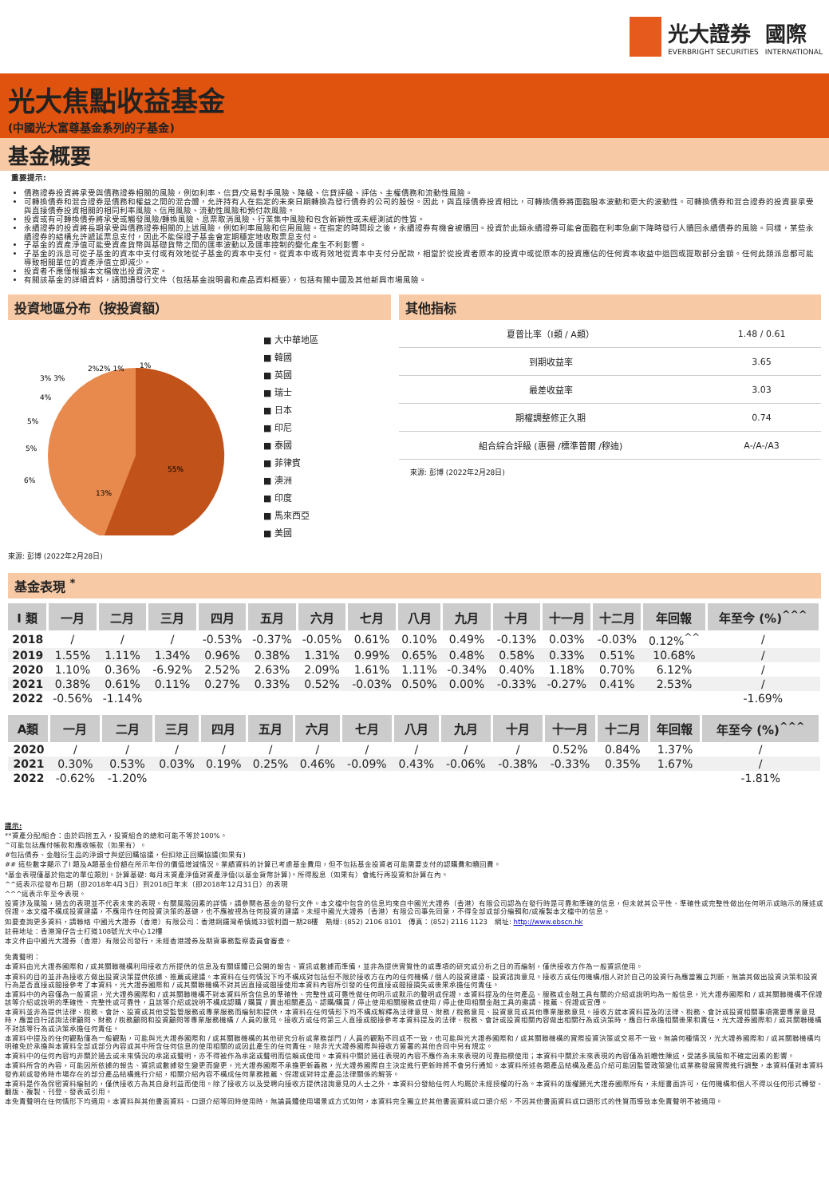光大證券
EVERBRIGHT SECURITIES
國際
INTERNATIONAL
光大焦點收益基金
(中國光大富尊基金系列的子基金)
基金概要
重要提示:
債務證券投資將承受與債務證券相關的風險，例如利率、信貸/交易對手風險、降級、信貸評級、評估、主權債務和流動性風險。
可轉換債券和混合證券是債務和權益之間的混合體，允許持有人在指定的未來日期轉換為發行債券的公司的股份。因此，與直接債券投資相比，可轉換債券將面臨股本波動和更大的波動性。可轉換債券和混合證券的投資要承受與直接債券投資相關的相同利率風險、信用風險、流動性風險和預付款風險。
投資或有可轉換債券將承受或觸發風險/轉換風險、息票取消風險、行業集中風險和包含新穎性或未經測試的性質。
永續證券的投資將長期承受與債務證券相關的上述風險，例如利率風險和信用風險。在指定的時間段之後，永續證券有機會被贖回。投資於此類永續證券可能會面臨在利率急劇下降時發行人贖回永續債券的風險。同樣，某些永續證券的結構允許遞延票息支付，因此不能保證子基金會定期穩定地收取票息支付。
子基金的資產淨值可能受資產貨幣與基礎貨幣之間的匯率波動以及匯率控制的變化產生不利影響。
子基金的派息可從子基金的資本中支付或有效地從子基金的資本中支付。從資本中或有效地從資本中支付分配款，相當於從投資者原本的投資中或從原本的投資應佔的任何資本收益中退回或提取部分金額。任何此類派息都可能導致相關單位的資產淨值立即減少。
投資者不應僅根據本文檔做出投資決定。
有關該基金的詳細資料，請閱讀發行文件（包括基金說明書和產品資料概要），包括有關中國及其他新興市場風險。
投資地區分布（按投資額）
55%
13%
6%
5%
5%
4%
3% 3%
2%2% 1%
1%
■ 大中華地區
■ 韓國
■ 英國
■ 瑞士
■ 日本
■ 印尼
■ 泰國
■ 菲律賓
■ 澳洲
■ 印度
■ 馬來西亞
■ 美國
來源: 彭博 (2022年2月28日)
其他指标
| 夏普比率（I類 / A類） | 1.48 / 0.61 |
| 到期收益率 | 3.65 |
| 最差收益率 | 3.03 |
| 期權調整修正久期 | 0.74 |
| 組合綜合評級 (惠譽 /標準普爾 /穆迪) | A-/A-/A3 |
來源: 彭博 (2022年2月28日)
基金表現 <sup>*</sup>
| I 類 | 一月 | 二月 | 三月 | 四月 | 五月 | 六月 | 七月 | 八月 | 九月 | 十月 | 十一月 | 十二月 | 年回報 | 年至今 (%)<sup>^^^</sup> |
| --- | --- | --- | --- | --- | --- | --- | --- | --- | --- | --- | --- | --- | --- | --- |
| 2018 | / | / | / | -0.53% | -0.37% | -0.05% | 0.61% | 0.10% | 0.49% | -0.13% | 0.03% | -0.03% | 0.12%<sup>^^</sup> | / |
| 2019 | 1.55% | 1.11% | 1.34% | 0.96% | 0.38% | 1.31% | 0.99% | 0.65% | 0.48% | 0.58% | 0.33% | 0.51% | 10.68% | / |
| 2020 | 1.10% | 0.36% | -6.92% | 2.52% | 2.63% | 2.09% | 1.61% | 1.11% | -0.34% | 0.40% | 1.18% | 0.70% | 6.12% | / |
| 2021 | 0.38% | 0.61% | 0.11% | 0.27% | 0.33% | 0.52% | -0.03% | 0.50% | 0.00% | -0.33% | -0.27% | 0.41% | 2.53% | / |
| 2022 | -0.56% | -1.14% | | | | | | | | | | | | -1.69% |
| A類 | 一月 | 二月 | 三月 | 四月 | 五月 | 六月 | 七月 | 八月 | 九月 | 十月 | 十一月 | 十二月 | 年回報 | 年至今 (%)<sup>^^^</sup> |
| --- | --- | --- | --- | --- | --- | --- | --- | --- | --- | --- | --- | --- | --- | --- |
| 2020 | / | / | / | / | / | / | / | / | / | / | 0.52% | 0.84% | 1.37% | / |
| 2021 | 0.30% | 0.53% | 0.03% | 0.19% | 0.25% | 0.46% | -0.09% | 0.43% | -0.06% | -0.38% | -0.33% | 0.35% | 1.67% | / |
| 2022 | -0.62% | -1.20% | | | | | | | | | | | | -1.81% |
提示:
**資產分配/組合：由於四捨五入，投資組合的總和可能不等於100%。
^可能包括應付帳款和應收帳款（如果有）。
#包括債券、金融衍生品的淨頭寸與逆回購協議，但扣除正回購協議(如果有)
## 這些數字顯示了I 類及A類基金份額在所示年份的價值增減情況。業績資料的計算已考慮基金費用，但不包括基金投資者可能需要支付的認購費和贖回費。
*基金表現僅基於指定的單位類別。計算基礎: 每月末資產淨值對資產淨值(以基金貨幣計算)。所得股息（如果有）會進行再投資和計算在內。
^^這表示從發布日期（即2018年4月3日）到2018日年末（即2018年12月31日）的表現
^^^這表示年至今表現。
投資涉及風險，過去的表現並不代表未來的表現。有關風險因素的詳情，請參閱各基金的發行文件。本文檔中包含的信息均來自中國光大證券（香港）有限公司認為在發行時是可靠和準確的信息，但未就其公平性、準確性或完整性做出任何明示或暗示的陳述或保證。本文檔不構成投資建議，不應用作任何投資決策的基礎，也不應被視為任何投資的建議。未經中國光大證券（香港）有限公司事先同意，不得全部或部分編輯和/或複製本文檔中的信息。
如要查詢更多資料，請聯絡 中國光大證券（香港）有限公司：香港銅鑼灣希慎道33號利園一期28樓　熱線: (852) 2106 8101　傳真：(852) 2116 1123　網址: http://www.ebscn.hk
註冊地址：香港灣仔告士打道108號光大中心12樓
本文件由中國光大證券（香港）有限公司發行，未經香港證券及期貨事務監察委員會審查。
免責聲明：
本資料由光大證券國際和 / 或其關聯機構利用接收方所提供的信息及有關媒體已公開的報告、資訊或數據而準備，並非為提供實質性的或專項的研究或分析之目的而編制，僅供接收方作為一般資訊使用。
本資料的目的並非為接收方做出投資決策提供依據、推薦或建議。本資料在任何情況下均不構成對包括但不限於接收方在內的任何機構 / 個人的投資建議、投資諮詢意見。接收方或任何機構/個人對於自己的投資行為應當獨立判斷，無論其做出投資決策和投資行為是否直接或間接參考了本資料，光大證券國際和 / 或其關聯機構不對其因直接或間接使用本資料內容所引發的任何直接或間接損失或後果承擔任何責任。
本資料中的內容僅為一般資訊，光大證券國際和 / 或其關聯機構不對本資料所含信息的準確性、完整性或可靠性做任何明示或默示的聲明或保證。本資料提及的任何產品、服務或金融工具有關的介紹或說明均為一般信息，光大證券國際和 / 或其關聯機構不保證該等介紹或說明的準確性、完整性或可靠性，且該等介紹或說明不構成認購 / 購買 / 賣出相關產品、認購/購買 / 停止使用相關服務或使用 / 停止使用相關金融工具的邀請、推薦、保證或宣傳。
本資料並非為提供法律、稅務、會計、投資或其他受監管服務或專業服務而編制和提供，本資料在任何情形下均不構成解釋為法律意見、財務 / 稅務意見、投資意見或其他專業服務意見。接收方就本資料提及的法律、稅務、會計或投資相關事項需要專業意見時，應當自行諮詢法律顧問、財務 / 稅務顧問和投資顧問等專業服務機構 / 人員的意見。接收方或任何第三人直接或間接參考本資料提及的法律、稅務、會計或投資相關內容做出相關行為或決策時，應自行承擔相關後果和責任，光大證券國際和 / 或其關聯機構不對該等行為或決策承擔任何責任。
本資料中提及的任何觀點僅為一般觀點，可能與光大證券國際和 / 或其關聯機構的其他研究分析或業務部門 / 人員的觀點不同或不一致，也可能與光大證券國際和 / 或其關聯機構的實際投資決策或交易不一致。無論何種情況，光大證券國際和 / 或其關聯機構均明確免於承擔與本資料全部或部分內容或其中所含任何信息的使用相關的或因此產生的任何責任，除非光大證券國際與接收方簽署的其他合同中另有規定。
本資料中的任何內容均非關於過去或未來情況的承諾或聲明，亦不得被作為承諾或聲明而信賴或使用。本資料中關於過往表現的內容不應作為未來表現的可靠指標使用；本資料中關於未來表現的內容僅為前瞻性陳述，受諸多風險和不確定因素的影響。
本資料所含的內容，可能因所依據的報告、資訊或數據發生變更而變更，光大證券國際不承擔更新義務，光大證券國際自主決定進行更新時將不會另行通知。本資料所述各類產品結構及產品介紹可能因監管政策變化或業務發展實際進行調整，本資料僅對本資料發佈前或發佈時市場存在的部分產品結構進行介紹，相關介紹內容不構成任何業務推薦、保證或對特定產品法律關係的解答。
本資料是作為保密資料編制的，僅供接收方為其自身利益而使用。除了接收方以及受聘向接收方提供諮詢意見的人士之外，本資料分發給任何人均屬於未經授權的行為。本資料的版權歸光大證券國際所有，未經書面許可，任何機構和個人不得以任何形式轉發、翻版、複製、刊登、發表或引用。
本免責聲明在任何情形下均適用。本資料與其他書面資料、口頭介紹等同時使用時，無論員體使用場景或方式如何，本資料完全獨立於其他書面資料或口頭介紹，不因其他書面資料或口頭形式的性質而導致本免責聲明不被適用。